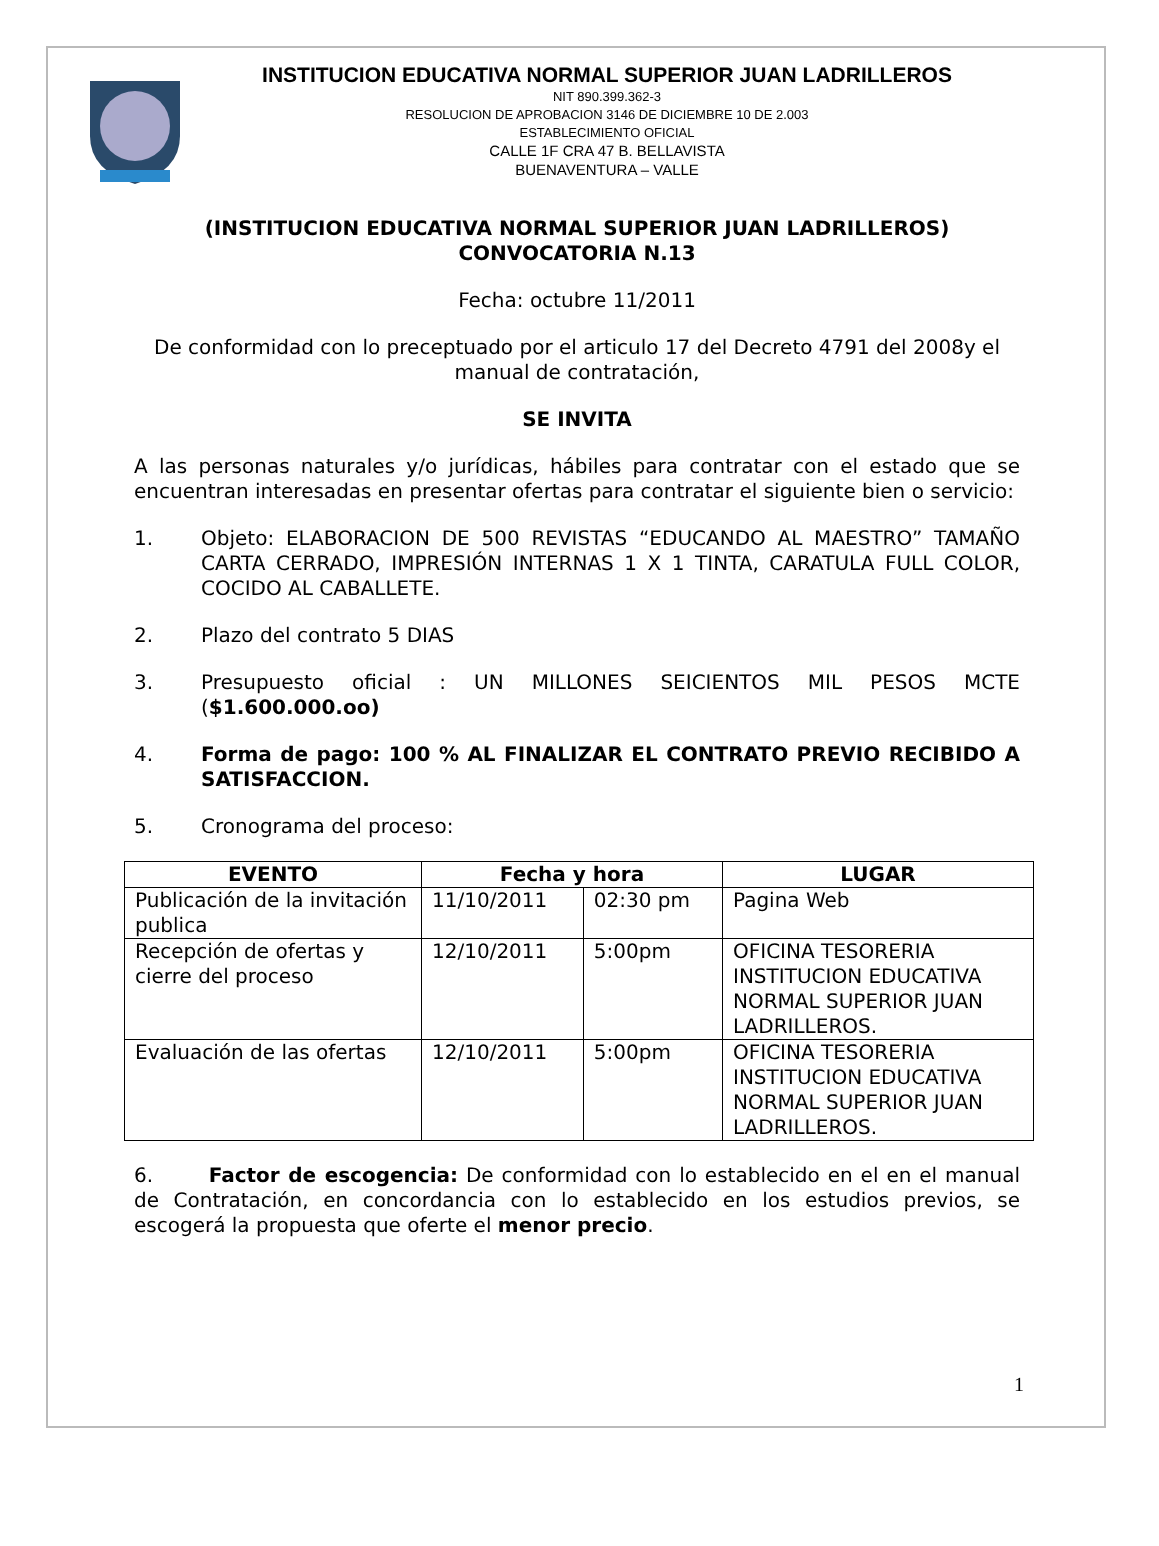INSTITUCION EDUCATIVA NORMAL SUPERIOR JUAN LADRILLEROS
NIT 890.399.362-3
RESOLUCION DE APROBACION 3146 DE DICIEMBRE 10 DE 2.003
ESTABLECIMIENTO OFICIAL
CALLE 1F CRA 47 B. BELLAVISTA
BUENAVENTURA – VALLE
(INSTITUCION EDUCATIVA NORMAL SUPERIOR JUAN LADRILLEROS)
CONVOCATORIA N.13
Fecha: octubre 11/2011
De conformidad con lo preceptuado por el articulo 17 del Decreto 4791 del 2008y el manual de contratación,
SE INVITA
A las personas naturales y/o jurídicas, hábiles para contratar con el estado que se encuentran interesadas en presentar ofertas para contratar el siguiente bien o servicio:
1. Objeto: ELABORACION DE 500 REVISTAS “EDUCANDO AL MAESTRO” TAMAÑO CARTA CERRADO, IMPRESIÓN INTERNAS 1 X 1 TINTA, CARATULA FULL COLOR, COCIDO AL CABALLETE.
2. Plazo del contrato 5 DIAS
3. Presupuesto oficial : UN MILLONES SEICIENTOS MIL PESOS MCTE ($1.600.000.oo)
4. Forma de pago: 100 % AL FINALIZAR EL CONTRATO PREVIO RECIBIDO A SATISFACCION.
5. Cronograma del proceso:
| EVENTO | Fecha y hora | | LUGAR |
| --- | --- | --- | --- |
| Publicación de la invitación publica | 11/10/2011 | 02:30 pm | Pagina Web |
| Recepción de ofertas y cierre del proceso | 12/10/2011 | 5:00pm | OFICINA TESORERIA INSTITUCION EDUCATIVA NORMAL SUPERIOR JUAN LADRILLEROS. |
| Evaluación de las ofertas | 12/10/2011 | 5:00pm | OFICINA TESORERIA INSTITUCION EDUCATIVA NORMAL SUPERIOR JUAN LADRILLEROS. |
6. Factor de escogencia: De conformidad con lo establecido en el en el manual de Contratación, en concordancia con lo establecido en los estudios previos, se escogerá la propuesta que oferte el menor precio.
1